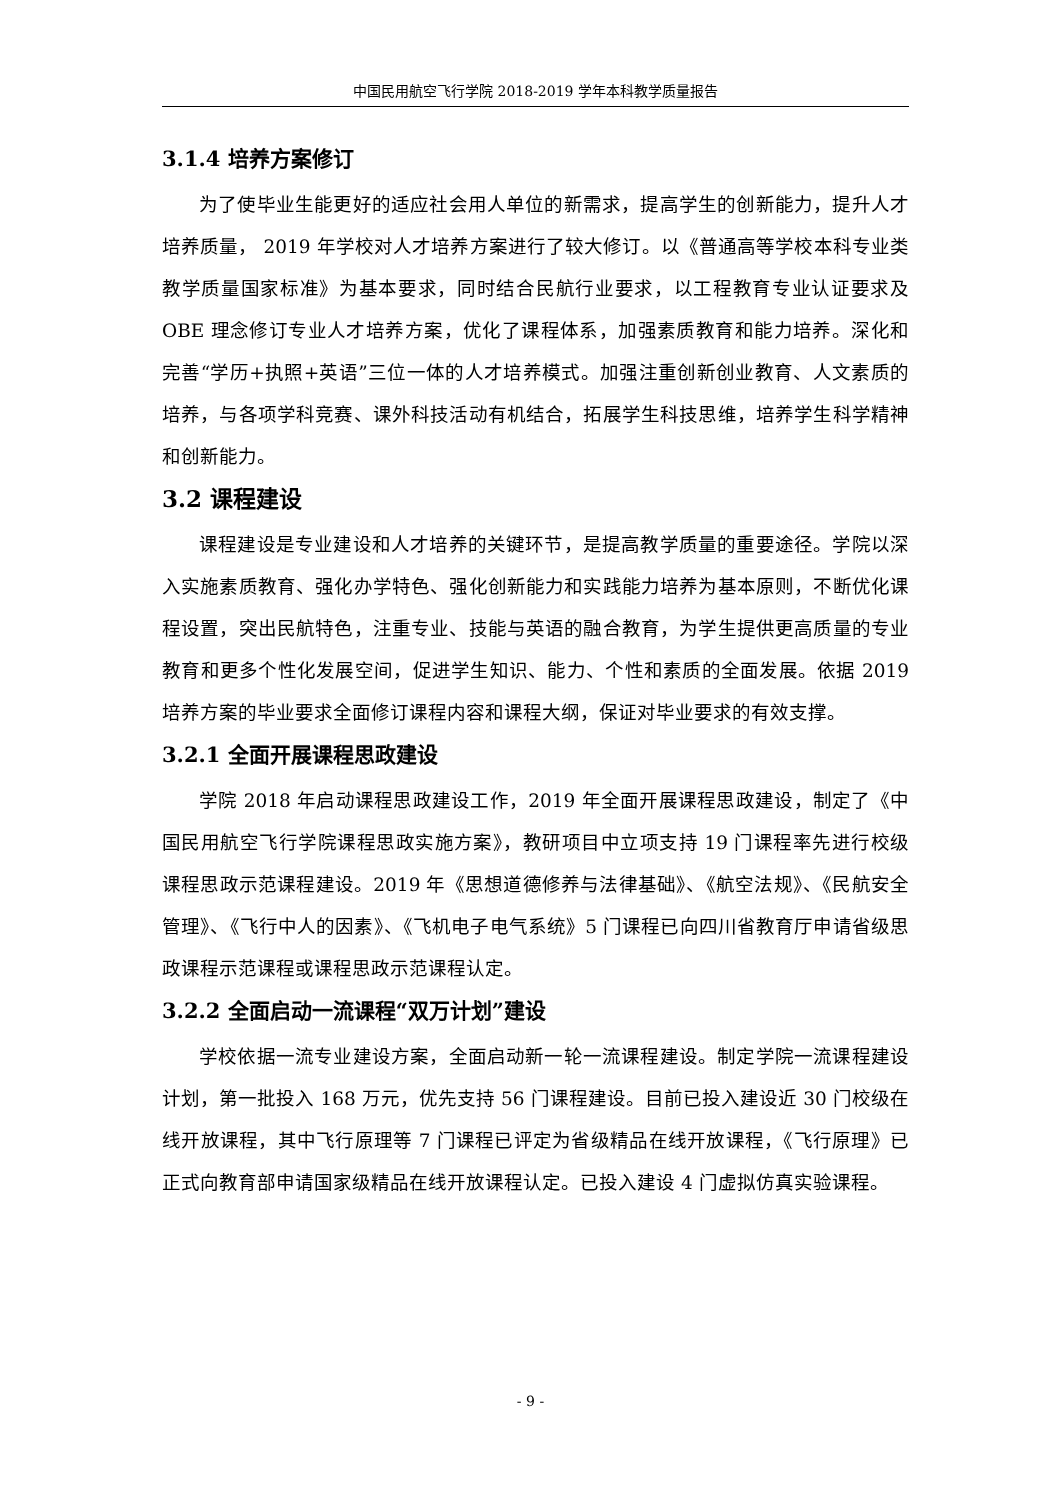中国民用航空飞行学院 2018-2019 学年本科教学质量报告
3.1.4 培养方案修订
为了使毕业生能更好的适应社会用人单位的新需求，提高学生的创新能力，提升人才培养质量， 2019 年学校对人才培养方案进行了较大修订。以《普通高等学校本科专业类教学质量国家标准》为基本要求，同时结合民航行业要求，以工程教育专业认证要求及 OBE 理念修订专业人才培养方案，优化了课程体系，加强素质教育和能力培养。深化和完善“学历+执照+英语”三位一体的人才培养模式。加强注重创新创业教育、人文素质的培养，与各项学科竞赛、课外科技活动有机结合，拓展学生科技思维，培养学生科学精神和创新能力。
3.2 课程建设
课程建设是专业建设和人才培养的关键环节，是提高教学质量的重要途径。学院以深入实施素质教育、强化办学特色、强化创新能力和实践能力培养为基本原则，不断优化课程设置，突出民航特色，注重专业、技能与英语的融合教育，为学生提供更高质量的专业教育和更多个性化发展空间，促进学生知识、能力、个性和素质的全面发展。依据 2019 培养方案的毕业要求全面修订课程内容和课程大纲，保证对毕业要求的有效支撑。
3.2.1 全面开展课程思政建设
学院 2018 年启动课程思政建设工作，2019 年全面开展课程思政建设，制定了《中国民用航空飞行学院课程思政实施方案》，教研项目中立项支持 19 门课程率先进行校级课程思政示范课程建设。2019 年《思想道德修养与法律基础》、《航空法规》、《民航安全管理》、《飞行中人的因素》、《飞机电子电气系统》5 门课程已向四川省教育厅申请省级思政课程示范课程或课程思政示范课程认定。
3.2.2 全面启动一流课程“双万计划”建设
学校依据一流专业建设方案，全面启动新一轮一流课程建设。制定学院一流课程建设计划，第一批投入 168 万元，优先支持 56 门课程建设。目前已投入建设近 30 门校级在线开放课程，其中飞行原理等 7 门课程已评定为省级精品在线开放课程，《飞行原理》已正式向教育部申请国家级精品在线开放课程认定。已投入建设 4 门虚拟仿真实验课程。
- 9 -